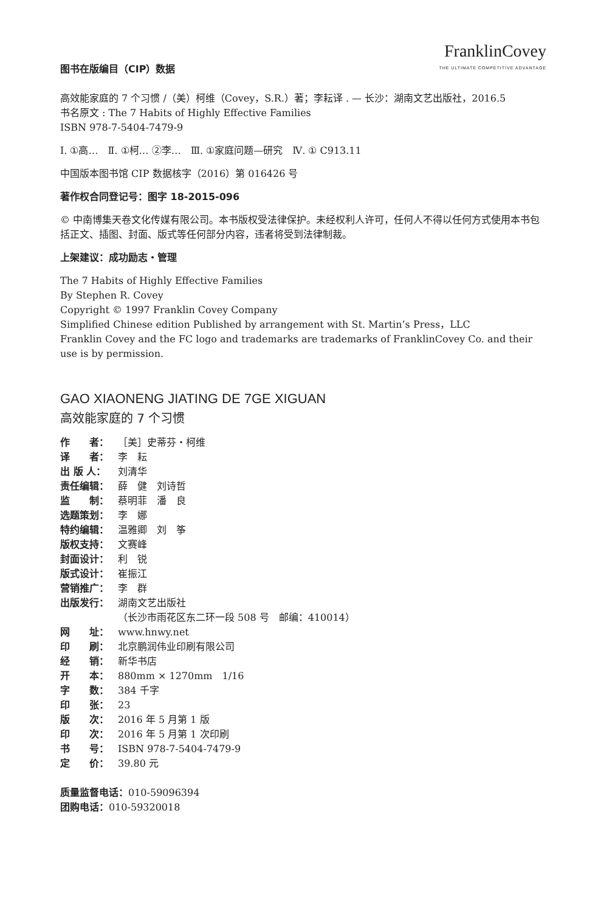图书在版编目（CIP）数据
FranklinCovey
THE ULTIMATE COMPETITIVE ADVANTAGE
高效能家庭的 7 个习惯 /（美）柯维（Covey，S.R.）著；李耘译 . — 长沙：湖南文艺出版社，2016.5
书名原文 : The 7 Habits of Highly Effective Families
ISBN 978-7-5404-7479-9
Ⅰ. ①高…　Ⅱ. ①柯… ②李…　Ⅲ. ①家庭问题—研究　Ⅳ. ① C913.11
中国版本图书馆 CIP 数据核字（2016）第 016426 号
著作权合同登记号：图字 18-2015-096
© 中南博集天卷文化传媒有限公司。本书版权受法律保护。未经权利人许可，任何人不得以任何方式使用本书包括正文、插图、封面、版式等任何部分内容，违者将受到法律制裁。
上架建议：成功励志・管理
The 7 Habits of Highly Effective Families
By Stephen R. Covey
Copyright © 1997 Franklin Covey Company
Simplified Chinese edition Published by arrangement with St. Martin’s Press，LLC
Franklin Covey and the FC logo and trademarks are trademarks of FranklinCovey Co. and their use is by permission.
GAO XIAONENG JIATING DE 7GE XIGUAN
高效能家庭的 7 个习惯
作　　者： ［美］史蒂芬・柯维
译　　者： 李　耘
出 版 人： 刘清华
责任编辑： 薛　健　刘诗哲
监　　制： 蔡明菲　潘　良
选题策划： 李　娜
特约编辑： 温雅卿　刘　筝
版权支持： 文赛峰
封面设计： 利　锐
版式设计： 崔振江
营销推广： 李　群
出版发行： 湖南文艺出版社
（长沙市雨花区东二环一段 508 号　邮编：410014）
网　　址： www.hnwy.net
印　　刷： 北京鹏润伟业印刷有限公司
经　　销： 新华书店
开　　本： 880mm × 1270mm　1/16
字　　数： 384 千字
印　　张： 23
版　　次： 2016 年 5 月第 1 版
印　　次： 2016 年 5 月第 1 次印刷
书　　号： ISBN 978-7-5404-7479-9
定　　价： 39.80 元
质量监督电话：010-59096394
团购电话：010-59320018